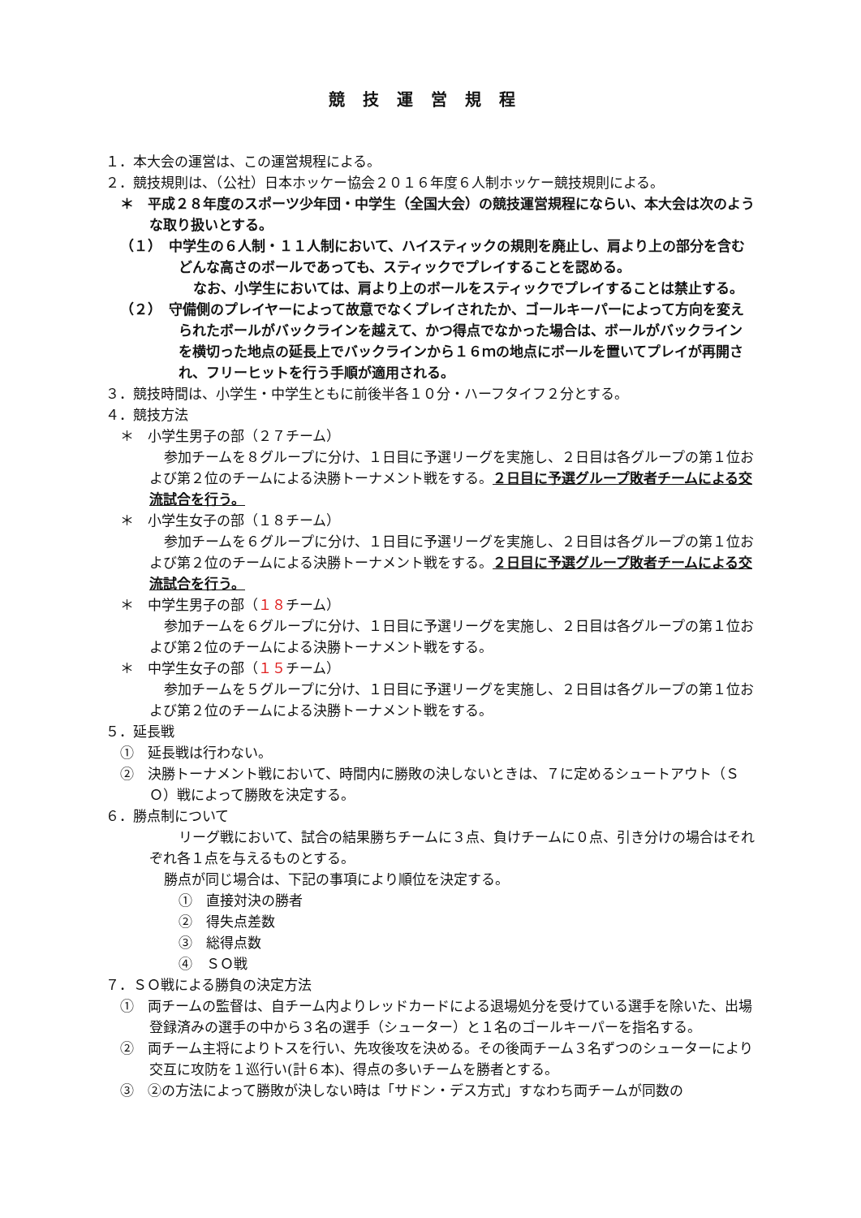競技運営規程
１．本大会の運営は、この運営規程による。
２．競技規則は、（公社）日本ホッケー協会２０１６年度６人制ホッケー競技規則による。
＊　平成２８年度のスポーツ少年団・中学生（全国大会）の競技運営規程にならい、本大会は次のような取り扱いとする。
（１）　中学生の６人制・１１人制において、ハイスティックの規則を廃止し、肩より上の部分を含むどんな高さのボールであっても、スティックでプレイすることを認める。
なお、小学生においては、肩より上のボールをスティックでプレイすることは禁止する。
（２）　守備側のプレイヤーによって故意でなくプレイされたか、ゴールキーパーによって方向を変えられたボールがバックラインを越えて、かつ得点でなかった場合は、ボールがバックラインを横切った地点の延長上でバックラインから１６ｍの地点にボールを置いてプレイが再開され、フリーヒットを行う手順が適用される。
３．競技時間は、小学生・中学生ともに前後半各１０分・ハーフタイフ２分とする。
４．競技方法
＊　小学生男子の部（２７チーム）
参加チームを８グループに分け、１日目に予選リーグを実施し、２日目は各グループの第１位および第２位のチームによる決勝トーナメント戦をする。２日目に予選グループ敗者チームによる交流試合を行う。
＊　小学生女子の部（１８チーム）
参加チームを６グループに分け、１日目に予選リーグを実施し、２日目は各グループの第１位および第２位のチームによる決勝トーナメント戦をする。２日目に予選グループ敗者チームによる交流試合を行う。
＊　中学生男子の部（１８チーム）
参加チームを６グループに分け、１日目に予選リーグを実施し、２日目は各グループの第１位および第２位のチームによる決勝トーナメント戦をする。
＊　中学生女子の部（１５チーム）
参加チームを５グループに分け、１日目に予選リーグを実施し、２日目は各グループの第１位および第２位のチームによる決勝トーナメント戦をする。
５．延長戦
①　延長戦は行わない。
②　決勝トーナメント戦において、時間内に勝敗の決しないときは、７に定めるシュートアウト（ＳＯ）戦によって勝敗を決定する。
６．勝点制について
リーグ戦において、試合の結果勝ちチームに３点、負けチームに０点、引き分けの場合はそれぞれ各１点を与えるものとする。
勝点が同じ場合は、下記の事項により順位を決定する。
①　直接対決の勝者
②　得失点差数
③　総得点数
④　ＳＯ戦
７．ＳＯ戦による勝負の決定方法
①　両チームの監督は、自チーム内よりレッドカードによる退場処分を受けている選手を除いた、出場登録済みの選手の中から３名の選手（シューター）と１名のゴールキーパーを指名する。
②　両チーム主将によりトスを行い、先攻後攻を決める。その後両チーム３名ずつのシューターにより交互に攻防を１巡行い(計６本)、得点の多いチームを勝者とする。
③　②の方法によって勝敗が決しない時は「サドン・デス方式」すなわち両チームが同数の